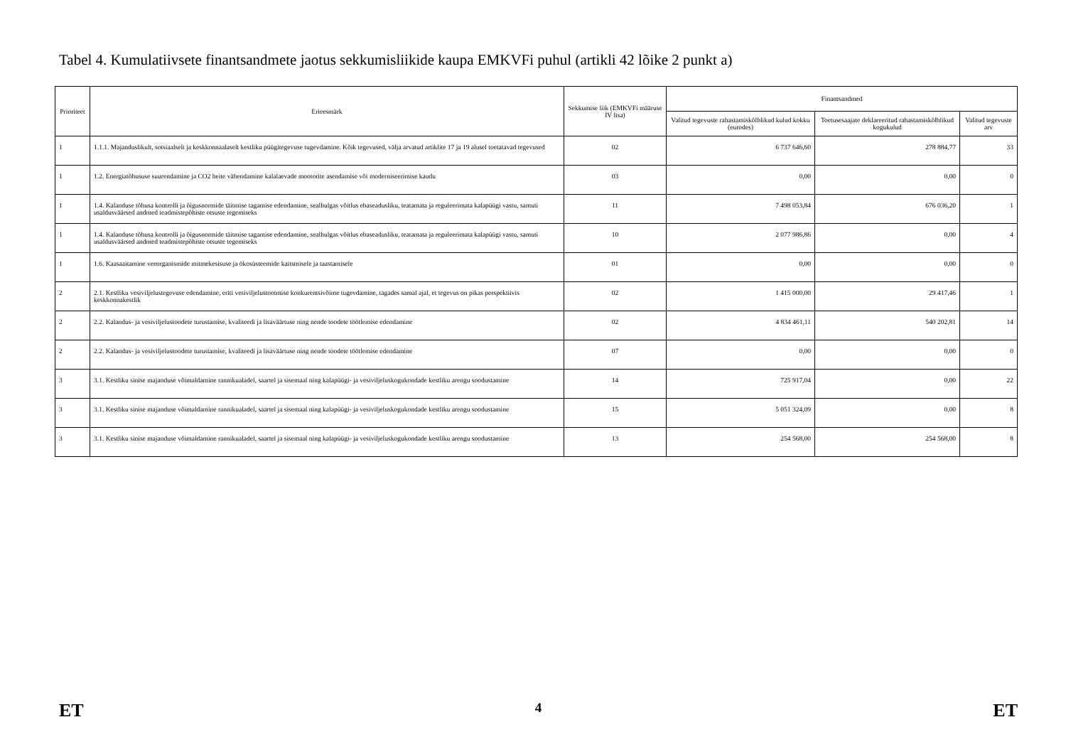Tabel 4. Kumulatiivsete finantsandmete jaotus sekkumisliikide kaupa EMKVFi puhul (artikli 42 lõike 2 punkt a)
| Prioriteet | Erieesmärk | Sekkumise liik (EMKVFi määruse IV lisa) | Finantsandmed | | |
| --- | --- | --- | --- | --- | --- |
| | | | Valitud tegevuste rahastamiskõlblikud kulud kokku (eurodes) | Toetusesaajate deklareeritud rahastamiskõlblikud kogukulud | Valitud tegevuste arv |
| 1 | 1.1.1. Majanduslikult, sotsiaalselt ja keskkonnaalaselt kestliku püügitegevuse tugevdamine. Kõik tegevused, välja arvatud artiklite 17 ja 19 alusel toetatavad tegevused | 02 | 6 737 646,60 | 278 884,77 | 33 |
| 1 | 1.2. Energiatõhususe suurendamine ja CO2 heite vähendamine kalalaevade mootorite asendamise või moderniseerimise kaudu | 03 | 0,00 | 0,00 | 0 |
| 1 | 1.4. Kalanduse tõhusa kontrolli ja õigusnormide täitmise tagamise edendamine, sealhulgas võitlus ebaseadusliku, teatamata ja reguleerimata kalapüügi vastu, samuti usaldusväärsed andmed teadmistepõhiste otsuste tegemiseks | 11 | 7 498 053,84 | 676 036,20 | 1 |
| 1 | 1.4. Kalanduse tõhusa kontrolli ja õigusnormide täitmise tagamise edendamine, sealhulgas võitlus ebaseadusliku, teatamata ja reguleerimata kalapüügi vastu, samuti usaldusväärsed andmed teadmistepõhiste otsuste tegemiseks | 10 | 2 077 986,86 | 0,00 | 4 |
| 1 | 1.6. Kaasaaitamine veeorganismide mitmekesisuse ja ökosüsteemide kaitsmisele ja taastamisele | 01 | 0,00 | 0,00 | 0 |
| 2 | 2.1. Kestliku vesiviljelustegevuse edendamine, eriti vesiviljelustootmise konkurentsivõime tugevdamine, tagades samal ajal, et tegevus on pikas perspektiivis keskkonnakestlik | 02 | 1 415 000,00 | 29 417,46 | 1 |
| 2 | 2.2. Kalandus- ja vesiviljelustoodete turustamise, kvaliteedi ja lisaväärtuse ning nende toodete töötlemise edendamine | 02 | 4 834 461,11 | 540 202,81 | 14 |
| 2 | 2.2. Kalandus- ja vesiviljelustoodete turustamise, kvaliteedi ja lisaväärtuse ning nende toodete töötlemise edendamine | 07 | 0,00 | 0,00 | 0 |
| 3 | 3.1. Kestliku sinise majanduse võimaldamine rannikualadel, saartel ja sisemaal ning kalapüügi- ja vesiviljeluskogukondade kestliku arengu soodustamine | 14 | 725 917,04 | 0,00 | 22 |
| 3 | 3.1. Kestliku sinise majanduse võimaldamine rannikualadel, saartel ja sisemaal ning kalapüügi- ja vesiviljeluskogukondade kestliku arengu soodustamine | 15 | 5 051 324,09 | 0,00 | 8 |
| 3 | 3.1. Kestliku sinise majanduse võimaldamine rannikualadel, saartel ja sisemaal ning kalapüügi- ja vesiviljeluskogukondade kestliku arengu soodustamine | 13 | 254 568,00 | 254 568,00 | 8 |
ET 4 ET